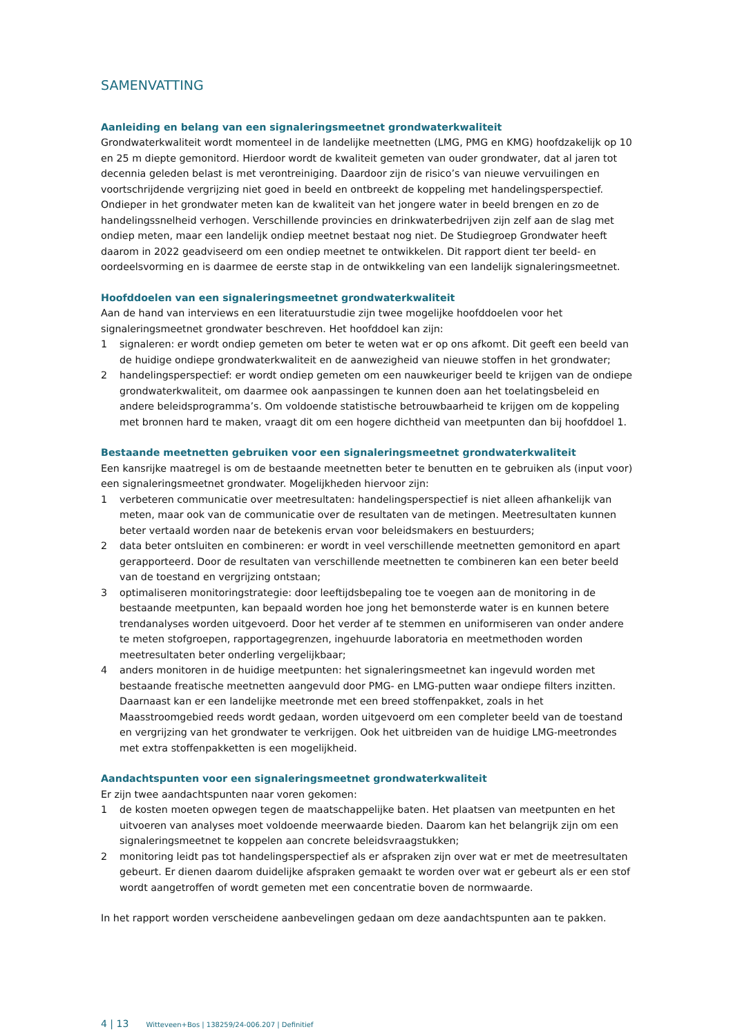SAMENVATTING
Aanleiding en belang van een signaleringsmeetnet grondwaterkwaliteit
Grondwaterkwaliteit wordt momenteel in de landelijke meetnetten (LMG, PMG en KMG) hoofdzakelijk op 10 en 25 m diepte gemonitord. Hierdoor wordt de kwaliteit gemeten van ouder grondwater, dat al jaren tot decennia geleden belast is met verontreiniging. Daardoor zijn de risico’s van nieuwe vervuilingen en voortschrijdende vergrijzing niet goed in beeld en ontbreekt de koppeling met handelingsperspectief. Ondieper in het grondwater meten kan de kwaliteit van het jongere water in beeld brengen en zo de handelingssnelheid verhogen. Verschillende provincies en drinkwaterbedrijven zijn zelf aan de slag met ondiep meten, maar een landelijk ondiep meetnet bestaat nog niet. De Studiegroep Grondwater heeft daarom in 2022 geadviseerd om een ondiep meetnet te ontwikkelen. Dit rapport dient ter beeld- en oordeelsvorming en is daarmee de eerste stap in de ontwikkeling van een landelijk signaleringsmeetnet.
Hoofddoelen van een signaleringsmeetnet grondwaterkwaliteit
Aan de hand van interviews en een literatuurstudie zijn twee mogelijke hoofddoelen voor het signaleringsmeetnet grondwater beschreven. Het hoofddoel kan zijn:
1 signaleren: er wordt ondiep gemeten om beter te weten wat er op ons afkomt. Dit geeft een beeld van de huidige ondiepe grondwaterkwaliteit en de aanwezigheid van nieuwe stoffen in het grondwater;
2 handelingsperspectief: er wordt ondiep gemeten om een nauwkeuriger beeld te krijgen van de ondiepe grondwaterkwaliteit, om daarmee ook aanpassingen te kunnen doen aan het toelatingsbeleid en andere beleidsprogramma’s. Om voldoende statistische betrouwbaarheid te krijgen om de koppeling met bronnen hard te maken, vraagt dit om een hogere dichtheid van meetpunten dan bij hoofddoel 1.
Bestaande meetnetten gebruiken voor een signaleringsmeetnet grondwaterkwaliteit
Een kansrijke maatregel is om de bestaande meetnetten beter te benutten en te gebruiken als (input voor) een signaleringsmeetnet grondwater. Mogelijkheden hiervoor zijn:
1 verbeteren communicatie over meetresultaten: handelingsperspectief is niet alleen afhankelijk van meten, maar ook van de communicatie over de resultaten van de metingen. Meetresultaten kunnen beter vertaald worden naar de betekenis ervan voor beleidsmakers en bestuurders;
2 data beter ontsluiten en combineren: er wordt in veel verschillende meetnetten gemonitord en apart gerapporteerd. Door de resultaten van verschillende meetnetten te combineren kan een beter beeld van de toestand en vergrijzing ontstaan;
3 optimaliseren monitoringstrategie: door leeftijdsbepaling toe te voegen aan de monitoring in de bestaande meetpunten, kan bepaald worden hoe jong het bemonsterde water is en kunnen betere trendanalyses worden uitgevoerd. Door het verder af te stemmen en uniformiseren van onder andere te meten stofgroepen, rapportagegrenzen, ingehuurde laboratoria en meetmethoden worden meetresultaten beter onderling vergelijkbaar;
4 anders monitoren in de huidige meetpunten: het signaleringsmeetnet kan ingevuld worden met bestaande freatische meetnetten aangevuld door PMG- en LMG-putten waar ondiepe filters inzitten. Daarnaast kan er een landelijke meetronde met een breed stoffenpakket, zoals in het Maasstroomgebied reeds wordt gedaan, worden uitgevoerd om een completer beeld van de toestand en vergrijzing van het grondwater te verkrijgen. Ook het uitbreiden van de huidige LMG-meetrondes met extra stoffenpakketten is een mogelijkheid.
Aandachtspunten voor een signaleringsmeetnet grondwaterkwaliteit
Er zijn twee aandachtspunten naar voren gekomen:
1 de kosten moeten opwegen tegen de maatschappelijke baten. Het plaatsen van meetpunten en het uitvoeren van analyses moet voldoende meerwaarde bieden. Daarom kan het belangrijk zijn om een signaleringsmeetnet te koppelen aan concrete beleidsvraagstukken;
2 monitoring leidt pas tot handelingsperspectief als er afspraken zijn over wat er met de meetresultaten gebeurt. Er dienen daarom duidelijke afspraken gemaakt te worden over wat er gebeurt als er een stof wordt aangetroffen of wordt gemeten met een concentratie boven de normwaarde.
In het rapport worden verscheidene aanbevelingen gedaan om deze aandachtspunten aan te pakken.
4 | 13 Witteveen+Bos | 138259/24-006.207 | Definitief